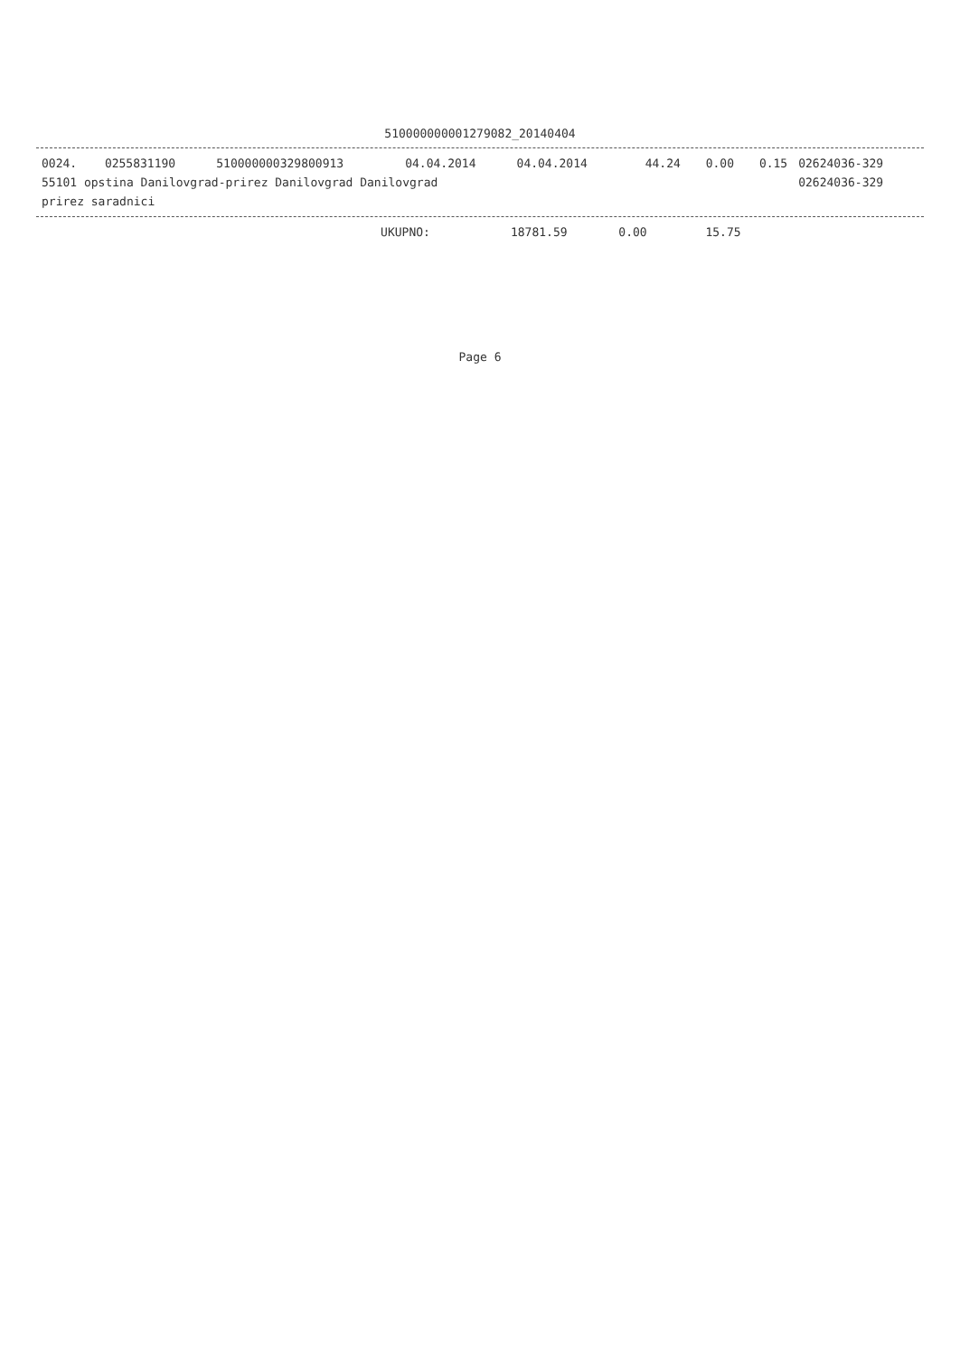510000000001279082_20140404
| 0024. | 0255831190 | 510000000329800913 | 04.04.2014 | 04.04.2014 | 44.24 | 0.00 | 0.15 | 02624036-329 |
| 55101 opstina Danilovgrad-prirez Danilovgrad Danilovgrad | | | | | | | | 02624036-329 |
| prirez saradnici | | | | | | | | |
| UKUPNO: | 18781.59 | 0.00 | 15.75 | |
Page 6